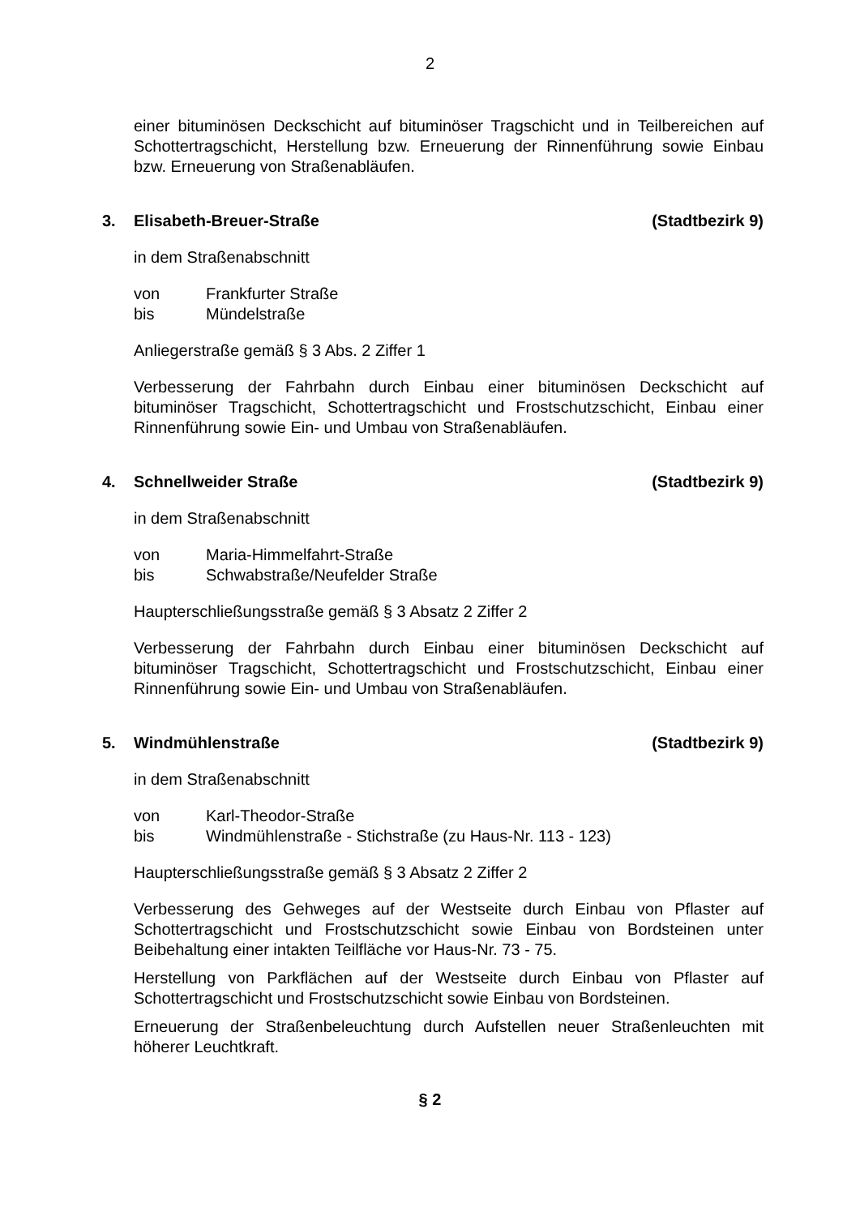2
einer bituminösen Deckschicht auf bituminöser Tragschicht und in Teilbereichen auf Schottertragschicht, Herstellung bzw. Erneuerung der Rinnenführung sowie Einbau bzw. Erneuerung von Straßenabläufen.
3. Elisabeth-Breuer-Straße (Stadtbezirk 9)
in dem Straßenabschnitt
von Frankfurter Straße
bis Mündelstraße
Anliegerstraße gemäß § 3 Abs. 2 Ziffer 1
Verbesserung der Fahrbahn durch Einbau einer bituminösen Deckschicht auf bituminöser Tragschicht, Schottertragschicht und Frostschutzschicht, Einbau einer Rinnenführung sowie Ein- und Umbau von Straßenabläufen.
4. Schnellweider Straße (Stadtbezirk 9)
in dem Straßenabschnitt
von Maria-Himmelfahrt-Straße
bis Schwabstraße/Neufelder Straße
Haupterschließungsstraße gemäß § 3 Absatz 2 Ziffer 2
Verbesserung der Fahrbahn durch Einbau einer bituminösen Deckschicht auf bituminöser Tragschicht, Schottertragschicht und Frostschutzschicht, Einbau einer Rinnenführung sowie Ein- und Umbau von Straßenabläufen.
5. Windmühlenstraße (Stadtbezirk 9)
in dem Straßenabschnitt
von Karl-Theodor-Straße
bis Windmühlenstraße - Stichstraße (zu Haus-Nr. 113 - 123)
Haupterschließungsstraße gemäß § 3 Absatz 2 Ziffer 2
Verbesserung des Gehweges auf der Westseite durch Einbau von Pflaster auf Schottertragschicht und Frostschutzschicht sowie Einbau von Bordsteinen unter Beibehaltung einer intakten Teilfläche vor Haus-Nr. 73 - 75.
Herstellung von Parkflächen auf der Westseite durch Einbau von Pflaster auf Schottertragschicht und Frostschutzschicht sowie Einbau von Bordsteinen.
Erneuerung der Straßenbeleuchtung durch Aufstellen neuer Straßenleuchten mit höherer Leuchtkraft.
§ 2